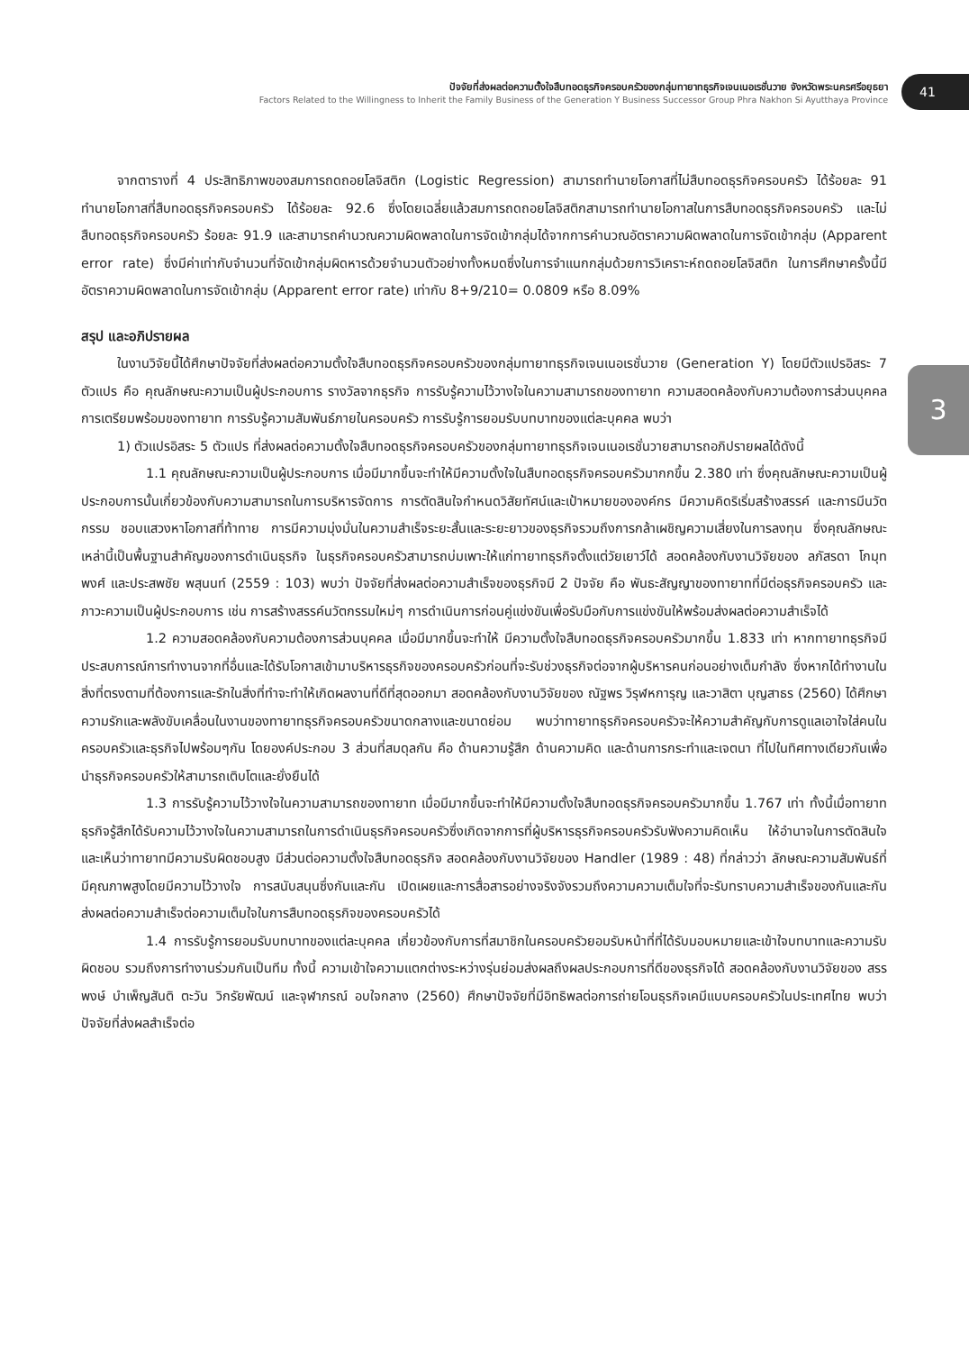ปัจจัยที่ส่งผลต่อความตั้งใจสืบทอดธุรกิจครอบครัวของกลุ่มทายาทธุรกิจเจนเนอเรชั่นวาย จังหวัดพระนครศรีอยุธยา
Factors Related to the Willingness to Inherit the Family Business of the Generation Y Business Successor Group Phra Nakhon Si Ayutthaya Province
41
3
จากตารางที่ 4 ประสิทธิภาพของสมการถดถอยโลจิสติก (Logistic Regression) สามารถทำนายโอกาสที่ไม่สืบทอดธุรกิจครอบครัว ได้ร้อยละ 91 ทำนายโอกาสที่สืบทอดธุรกิจครอบครัว ได้ร้อยละ 92.6 ซึ่งโดยเฉลี่ยแล้วสมการถดถอยโลจิสติกสามารถทำนายโอกาสในการสืบทอดธุรกิจครอบครัว และไม่สืบทอดธุรกิจครอบครัว ร้อยละ 91.9 และสามารถคำนวณความผิดพลาดในการจัดเข้ากลุ่มได้จากการคำนวณอัตราความผิดพลาดในการจัดเข้ากลุ่ม (Apparent error rate) ซึ่งมีค่าเท่ากับจำนวนที่จัดเข้ากลุ่มผิดหารด้วยจำนวนตัวอย่างทั้งหมดซึ่งในการจำแนกกลุ่มด้วยการวิเคราะห์ถดถอยโลจิสติก ในการศึกษาครั้งนี้มีอัตราความผิดพลาดในการจัดเข้ากลุ่ม (Apparent error rate) เท่ากับ 8+9/210= 0.0809 หรือ 8.09%
สรุป และอภิปรายผล
ในงานวิจัยนี้ได้ศึกษาปัจจัยที่ส่งผลต่อความตั้งใจสืบทอดธุรกิจครอบครัวของกลุ่มทายาทธุรกิจเจนเนอเรชั่นวาย (Generation Y) โดยมีตัวแปรอิสระ 7 ตัวแปร คือ คุณลักษณะความเป็นผู้ประกอบการ รางวัลจากธุรกิจ การรับรู้ความไว้วางใจในความสามารถของทายาท ความสอดคล้องกับความต้องการส่วนบุคคล การเตรียมพร้อมของทายาท การรับรู้ความสัมพันธ์ภายในครอบครัว การรับรู้การยอมรับบทบาทของแต่ละบุคคล พบว่า
1) ตัวแปรอิสระ 5 ตัวแปร ที่ส่งผลต่อความตั้งใจสืบทอดธุรกิจครอบครัวของกลุ่มทายาทธุรกิจเจนเนอเรชั่นวายสามารถอภิปรายผลได้ดังนี้
1.1 คุณลักษณะความเป็นผู้ประกอบการ เมื่อมีมากขึ้นจะทำให้มีความตั้งใจในสืบทอดธุรกิจครอบครัวมากกขึ้น 2.380 เท่า ซึ่งคุณลักษณะความเป็นผู้ประกอบการนั้นเกี่ยวข้องกับความสามารถในการบริหารจัดการ การตัดสินใจกำหนดวิสัยทัศน์และเป้าหมายขององค์กร มีความคิดริเริ่มสร้างสรรค์ และการมีนวัตกรรม ชอบแสวงหาโอกาสที่ท้าทาย การมีความมุ่งมั่นในความสำเร็จระยะสั้นและระยะยาวของธุรกิจรวมถึงการกล้าเผชิญความเสี่ยงในการลงทุน ซึ่งคุณลักษณะเหล่านี้เป็นพื้นฐานสำคัญของการดำเนินธุรกิจ ในธุรกิจครอบครัวสามารถบ่มเพาะให้แก่ทายาทธุรกิจตั้งแต่วัยเยาว์ได้ สอดคล้องกับงานวิจัยของ ลภัสรดา โกมุทพงศ์ และประสพชัย พสุนนท์ (2559 : 103) พบว่า ปัจจัยที่ส่งผลต่อความสำเร็จของธุรกิจมี 2 ปัจจัย คือ พันธะสัญญาของทายาทที่มีต่อธุรกิจครอบครัว และภาวะความเป็นผู้ประกอบการ เช่น การสร้างสรรค์นวัตกรรมใหม่ๆ การดำเนินการก่อนคู่แข่งขันเพื่อรับมือกับการแข่งขันให้พร้อมส่งผลต่อความสำเร็จได้
1.2 ความสอดคล้องกับความต้องการส่วนบุคคล เมื่อมีมากขึ้นจะทำให้ มีความตั้งใจสืบทอดธุรกิจครอบครัวมากขึ้น 1.833 เท่า หากทายาทธุรกิจมีประสบการณ์การทำงานจากที่อื่นและได้รับโอกาสเข้ามาบริหารธุรกิจของครอบครัวก่อนที่จะรับช่วงธุรกิจต่อจากผู้บริหารคนก่อนอย่างเต็มกำลัง ซึ่งหากได้ทำงานในสิ่งที่ตรงตามที่ต้องการและรักในสิ่งที่ทำจะทำให้เกิดผลงานที่ดีที่สุดออกมา สอดคล้องกับงานวิจัยของ ณัฐพร วิรุฬหการุญ และวาสิตา บุญสาธร (2560) ได้ศึกษาความรักและพลังขับเคลื่อนในงานของทายาทธุรกิจครอบครัวขนาดกลางและขนาดย่อม พบว่าทายาทธุรกิจครอบครัวจะให้ความสำคัญกับการดูแลเอาใจใส่คนในครอบครัวและธุรกิจไปพร้อมๆกัน โดยองค์ประกอบ 3 ส่วนที่สมดุลกัน คือ ด้านความรู้สึก ด้านความคิด และด้านการกระทำและเจตนา ที่ไปในทิศทางเดียวกันเพื่อนำธุรกิจครอบครัวให้สามารถเติบโตและยั่งยืนได้
1.3 การรับรู้ความไว้วางใจในความสามารถของทายาท เมื่อมีมากขึ้นจะทำให้มีความตั้งใจสืบทอดธุรกิจครอบครัวมากขึ้น 1.767 เท่า ทั้งนี้เมื่อทายาทธุรกิจรู้สึกได้รับความไว้วางใจในความสามารถในการดำเนินธุรกิจครอบครัวซึ่งเกิดจากการที่ผู้บริหารธุรกิจครอบครัวรับฟังความคิดเห็น ให้อำนาจในการตัดสินใจ และเห็นว่าทายาทมีความรับผิดชอบสูง มีส่วนต่อความตั้งใจสืบทอดธุรกิจ สอดคล้องกับงานวิจัยของ Handler (1989 : 48) ที่กล่าวว่า ลักษณะความสัมพันธ์ที่มีคุณภาพสูงโดยมีความไว้วางใจ การสนับสนุนซึ่งกันและกัน เปิดเผยและการสื่อสารอย่างจริงจังรวมถึงความความเต็มใจที่จะรับทราบความสำเร็จของกันและกัน ส่งผลต่อความสำเร็จต่อความเต็มใจในการสืบทอดธุรกิจของครอบครัวได้
1.4 การรับรู้การยอมรับบทบาทของแต่ละบุคคล เกี่ยวข้องกับการที่สมาชิกในครอบครัวยอมรับหน้าที่ที่ได้รับมอบหมายและเข้าใจบทบาทและความรับผิดชอบ รวมถึงการทำงานร่วมกันเป็นทีม ทั้งนี้ ความเข้าใจความแตกต่างระหว่างรุ่นย่อมส่งผลถึงผลประกอบการที่ดีของธุรกิจได้ สอดคล้องกับงานวิจัยของ สรรพงษ์ บำเพ็ญสันติ ตะวัน วิกรัยพัฒน์ และจุฬาภรณ์ อบใจกลาง (2560) ศึกษาปัจจัยที่มีอิทธิพลต่อการถ่ายโอนธุรกิจเคมีแบบครอบครัวในประเทศไทย พบว่า ปัจจัยที่ส่งผลสำเร็จต่อ